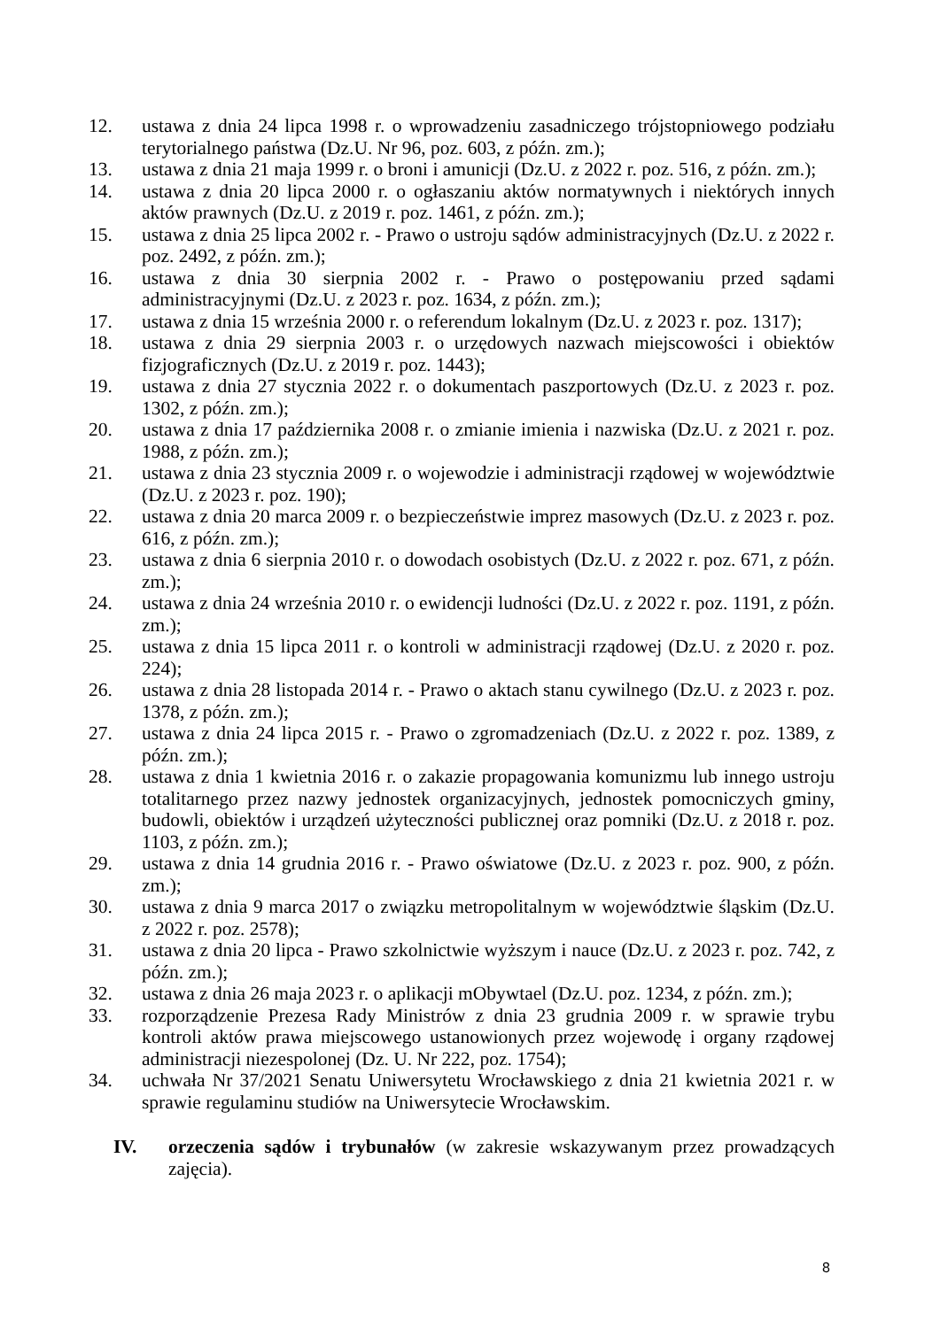12. ustawa z dnia 24 lipca 1998 r. o wprowadzeniu zasadniczego trójstopniowego podziału terytorialnego państwa (Dz.U. Nr 96, poz. 603, z późn. zm.);
13. ustawa z dnia 21 maja 1999 r. o broni i amunicji (Dz.U. z 2022 r. poz. 516, z późn. zm.);
14. ustawa z dnia 20 lipca 2000 r. o ogłaszaniu aktów normatywnych i niektórych innych aktów prawnych (Dz.U. z 2019 r. poz. 1461, z późn. zm.);
15. ustawa z dnia 25 lipca 2002 r. - Prawo o ustroju sądów administracyjnych (Dz.U. z 2022 r. poz. 2492, z późn. zm.);
16. ustawa z dnia 30 sierpnia 2002 r. - Prawo o postępowaniu przed sądami administracyjnymi (Dz.U. z 2023 r. poz. 1634, z późn. zm.);
17. ustawa z dnia 15 września 2000 r. o referendum lokalnym (Dz.U. z 2023 r. poz. 1317);
18. ustawa z dnia 29 sierpnia 2003 r. o urzędowych nazwach miejscowości i obiektów fizjograficznych (Dz.U. z 2019 r. poz. 1443);
19. ustawa z dnia 27 stycznia 2022 r. o dokumentach paszportowych (Dz.U. z 2023 r. poz. 1302, z późn. zm.);
20. ustawa z dnia 17 października 2008 r. o zmianie imienia i nazwiska (Dz.U. z 2021 r. poz. 1988, z późn. zm.);
21. ustawa z dnia 23 stycznia 2009 r. o wojewodzie i administracji rządowej w województwie (Dz.U. z 2023 r. poz. 190);
22. ustawa z dnia 20 marca 2009 r. o bezpieczeństwie imprez masowych (Dz.U. z 2023 r. poz. 616, z późn. zm.);
23. ustawa z dnia 6 sierpnia 2010 r. o dowodach osobistych (Dz.U. z 2022 r. poz. 671, z późn. zm.);
24. ustawa z dnia 24 września 2010 r. o ewidencji ludności (Dz.U. z 2022 r. poz. 1191, z późn. zm.);
25. ustawa z dnia 15 lipca 2011 r. o kontroli w administracji rządowej (Dz.U. z 2020 r. poz. 224);
26. ustawa z dnia 28 listopada 2014 r. - Prawo o aktach stanu cywilnego (Dz.U. z 2023 r. poz. 1378, z późn. zm.);
27. ustawa z dnia 24 lipca 2015 r. - Prawo o zgromadzeniach (Dz.U. z 2022 r. poz. 1389, z późn. zm.);
28. ustawa z dnia 1 kwietnia 2016 r. o zakazie propagowania komunizmu lub innego ustroju totalitarnego przez nazwy jednostek organizacyjnych, jednostek pomocniczych gminy, budowli, obiektów i urządzeń użyteczności publicznej oraz pomniki (Dz.U. z 2018 r. poz. 1103, z późn. zm.);
29. ustawa z dnia 14 grudnia 2016 r. - Prawo oświatowe (Dz.U. z 2023 r. poz. 900, z późn. zm.);
30. ustawa z dnia 9 marca 2017 o związku metropolitalnym w województwie śląskim (Dz.U. z 2022 r. poz. 2578);
31. ustawa z dnia 20 lipca - Prawo szkolnictwie wyższym i nauce (Dz.U. z 2023 r. poz. 742, z późn. zm.);
32. ustawa z dnia 26 maja 2023 r. o aplikacji mObywtael (Dz.U. poz. 1234, z późn. zm.);
33. rozporządzenie Prezesa Rady Ministrów z dnia 23 grudnia 2009 r. w sprawie trybu kontroli aktów prawa miejscowego ustanowionych przez wojewodę i organy rządowej administracji niezespolonej (Dz. U. Nr 222, poz. 1754);
34. uchwała Nr 37/2021 Senatu Uniwersytetu Wrocławskiego z dnia 21 kwietnia 2021 r. w sprawie regulaminu studiów na Uniwersytecie Wrocławskim.
IV. orzeczenia sądów i trybunałów (w zakresie wskazywanym przez prowadzących zajęcia).
8